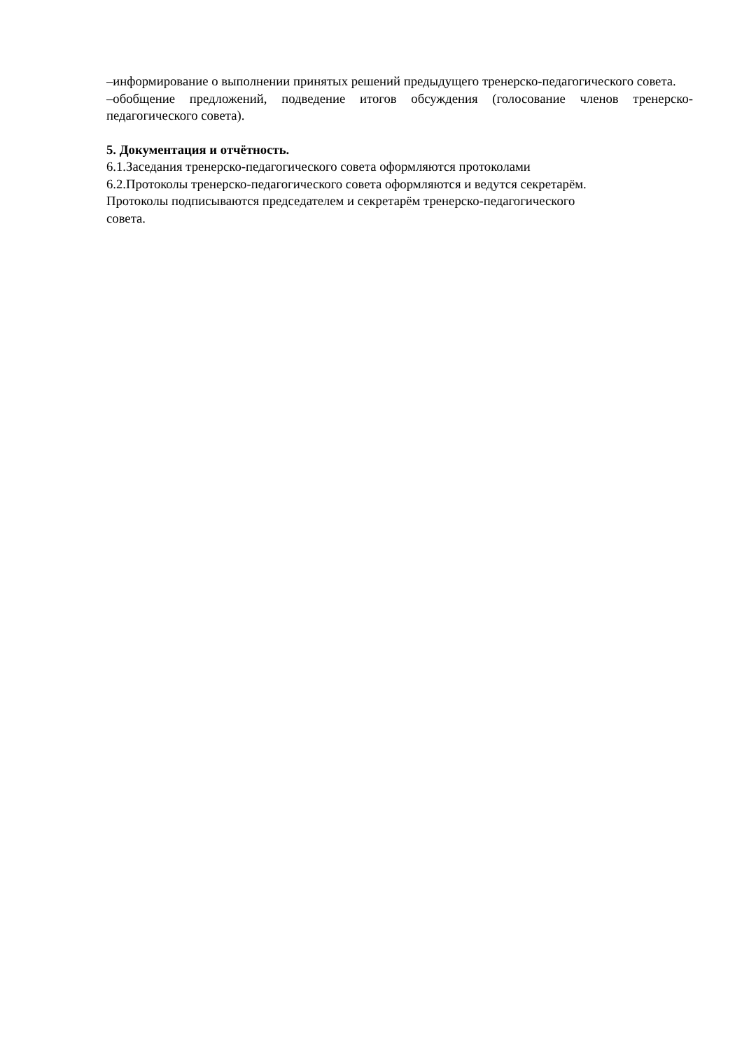–информирование о выполнении принятых решений предыдущего тренерско-педагогического совета.
–обобщение предложений, подведение итогов обсуждения (голосование членов тренерско-педагогического совета).
5. Документация и отчётность.
6.1.Заседания тренерско-педагогического совета оформляются протоколами
6.2.Протоколы тренерско-педагогического совета оформляются и ведутся секретарём.
Протоколы подписываются председателем и секретарём тренерско-педагогического
совета.